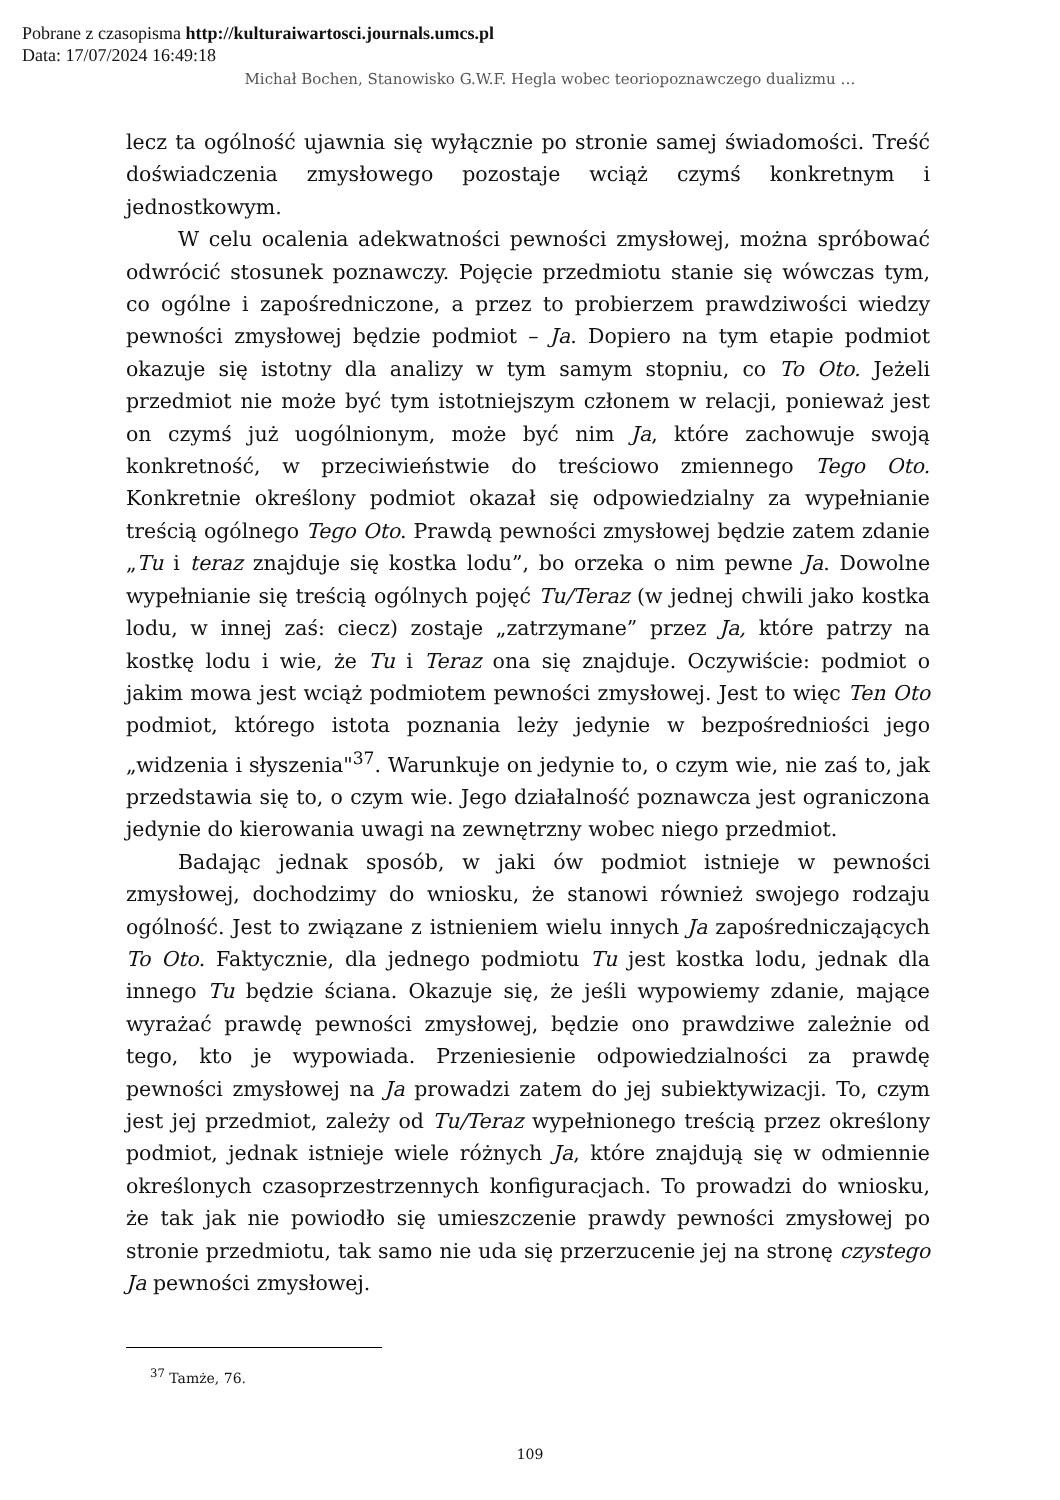Pobrane z czasopisma http://kulturaiwartosci.journals.umcs.pl
Data: 17/07/2024 16:49:18
Michał Bochen, Stanowisko G.W.F. Hegla wobec teoriopoznawczego dualizmu …
lecz ta ogólność ujawnia się wyłącznie po stronie samej świadomości. Treść doświadczenia zmysłowego pozostaje wciąż czymś konkretnym i jednostkowym.
W celu ocalenia adekwatności pewności zmysłowej, można spróbować odwrócić stosunek poznawczy. Pojęcie przedmiotu stanie się wówczas tym, co ogólne i zapośredniczone, a przez to probierzem prawdziwości wiedzy pewności zmysłowej będzie podmiot – Ja. Dopiero na tym etapie podmiot okazuje się istotny dla analizy w tym samym stopniu, co To Oto. Jeżeli przedmiot nie może być tym istotniejszym członem w relacji, ponieważ jest on czymś już uogólnionym, może być nim Ja, które zachowuje swoją konkretność, w przeciwieństwie do treściowo zmiennego Tego Oto. Konkretnie określony podmiot okazał się odpowiedzialny za wypełnianie treścią ogólnego Tego Oto. Prawdą pewności zmysłowej będzie zatem zdanie „Tu i teraz znajduje się kostka lodu”, bo orzeka o nim pewne Ja. Dowolne wypełnianie się treścią ogólnych pojęć Tu/Teraz (w jednej chwili jako kostka lodu, w innej zaś: ciecz) zostaje „zatrzymane” przez Ja, które patrzy na kostkę lodu i wie, że Tu i Teraz ona się znajduje. Oczywiście: podmiot o jakim mowa jest wciąż podmiotem pewności zmysłowej. Jest to więc Ten Oto podmiot, którego istota poznania leży jedynie w bezpośredniości jego „widzenia i słyszenia"<sup>37</sup>. Warunkuje on jedynie to, o czym wie, nie zaś to, jak przedstawia się to, o czym wie. Jego działalność poznawcza jest ograniczona jedynie do kierowania uwagi na zewnętrzny wobec niego przedmiot.
Badając jednak sposób, w jaki ów podmiot istnieje w pewności zmysłowej, dochodzimy do wniosku, że stanowi również swojego rodzaju ogólność. Jest to związane z istnieniem wielu innych Ja zapośredniczających To Oto. Faktycznie, dla jednego podmiotu Tu jest kostka lodu, jednak dla innego Tu będzie ściana. Okazuje się, że jeśli wypowiemy zdanie, mające wyrażać prawdę pewności zmysłowej, będzie ono prawdziwe zależnie od tego, kto je wypowiada. Przeniesienie odpowiedzialności za prawdę pewności zmysłowej na Ja prowadzi zatem do jej subiektywizacji. To, czym jest jej przedmiot, zależy od Tu/Teraz wypełnionego treścią przez określony podmiot, jednak istnieje wiele różnych Ja, które znajdują się w odmiennie określonych czasoprzestrzennych konfiguracjach. To prowadzi do wniosku, że tak jak nie powiodło się umieszczenie prawdy pewności zmysłowej po stronie przedmiotu, tak samo nie uda się przerzucenie jej na stronę czystego Ja pewności zmysłowej.
<sup>37</sup> Tamże, 76.
109